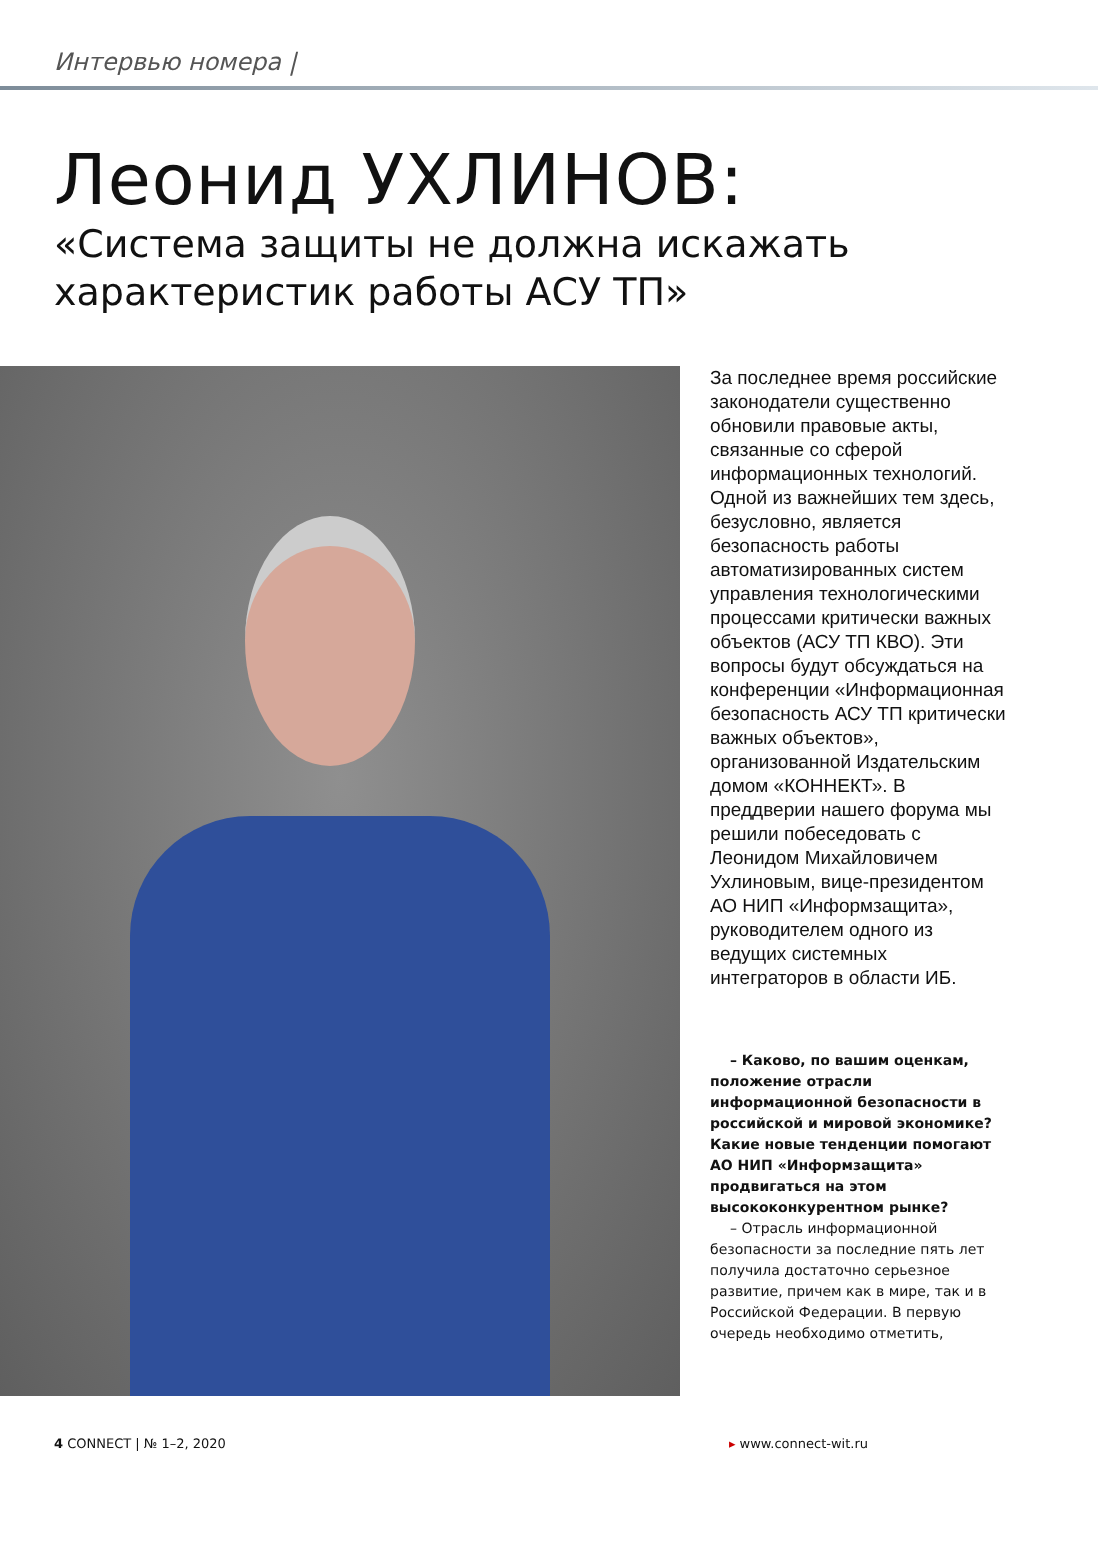Интервью номера |
Леонид УХЛИНОВ:
«Система защиты не должна искажать
характеристик работы АСУ ТП»
За последнее время российские законодатели существенно обновили правовые акты, связанные со сферой информационных технологий. Одной из важнейших тем здесь, безусловно, является безопасность работы автоматизированных систем управления технологическими процессами критически важных объектов (АСУ ТП КВО). Эти вопросы будут обсуждаться на конференции «Информационная безопасность АСУ ТП критически важных объектов», организованной Издательским домом «КОННЕКТ». В преддверии нашего форума мы решили побеседовать с Леонидом Михайловичем Ухлиновым, вице-президентом АО НИП «Информзащита», руководителем одного из ведущих системных интеграторов в области ИБ.
– Каково, по вашим оценкам, положение отрасли информационной безопасности в российской и мировой экономике? Какие новые тенденции помогают АО НИП «Информзащита» продвигаться на этом высококонкурентном рынке?
– Отрасль информационной безопасности за последние пять лет получила достаточно серьезное развитие, причем как в мире, так и в Российской Федерации. В первую очередь необходимо отметить,
4 CONNECT | № 1–2, 2020 ▸ www.connect-wit.ru